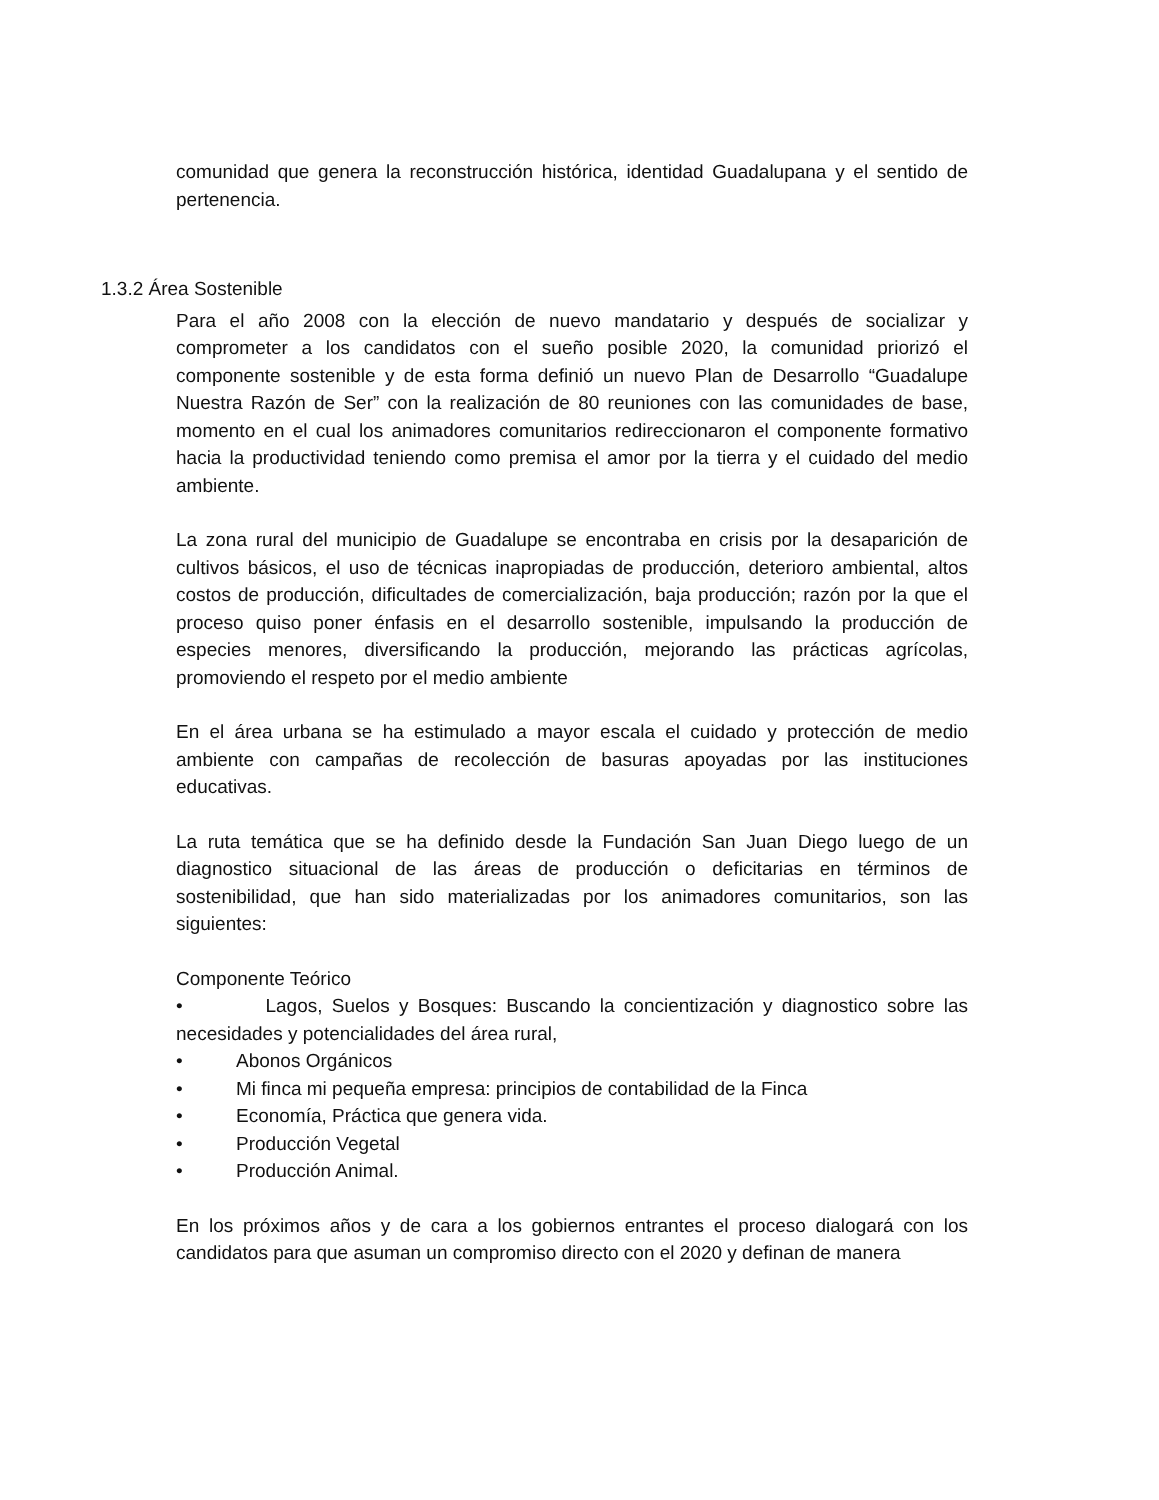comunidad que genera la reconstrucción histórica, identidad Guadalupana y el sentido de pertenencia.
1.3.2 Área Sostenible
Para el año 2008 con la elección de nuevo mandatario y después de socializar y comprometer a los candidatos con el sueño posible 2020, la comunidad priorizó el componente sostenible y de esta forma definió un nuevo Plan de Desarrollo “Guadalupe Nuestra Razón de Ser” con la realización de 80 reuniones con las comunidades de base, momento en el cual los animadores comunitarios redireccionaron el componente formativo hacia la productividad teniendo como premisa el amor por la tierra y el cuidado del medio ambiente.
La zona rural del municipio de Guadalupe se encontraba en crisis por la desaparición de cultivos básicos, el uso de técnicas inapropiadas de producción, deterioro ambiental, altos costos de producción, dificultades de comercialización, baja producción; razón por la que el proceso quiso poner énfasis en el desarrollo sostenible, impulsando la producción de especies menores, diversificando la producción, mejorando las prácticas agrícolas, promoviendo el respeto por el medio ambiente
En el área urbana se ha estimulado a mayor escala el cuidado y protección de medio ambiente con campañas de recolección de basuras apoyadas por las instituciones educativas.
La ruta temática que se ha definido desde la Fundación San Juan Diego luego de un diagnostico situacional de las áreas de producción o deficitarias en términos de sostenibilidad, que han sido materializadas por los animadores comunitarios, son las siguientes:
Componente Teórico
• Lagos, Suelos y Bosques: Buscando la concientización y diagnostico sobre las necesidades y potencialidades del área rural,
• Abonos Orgánicos
• Mi finca mi pequeña empresa: principios de contabilidad de la Finca
• Economía, Práctica que genera vida.
• Producción Vegetal
• Producción Animal.
En los próximos años y de cara a los gobiernos entrantes el proceso dialogará con los candidatos para que asuman un compromiso directo con el 2020 y definan de manera